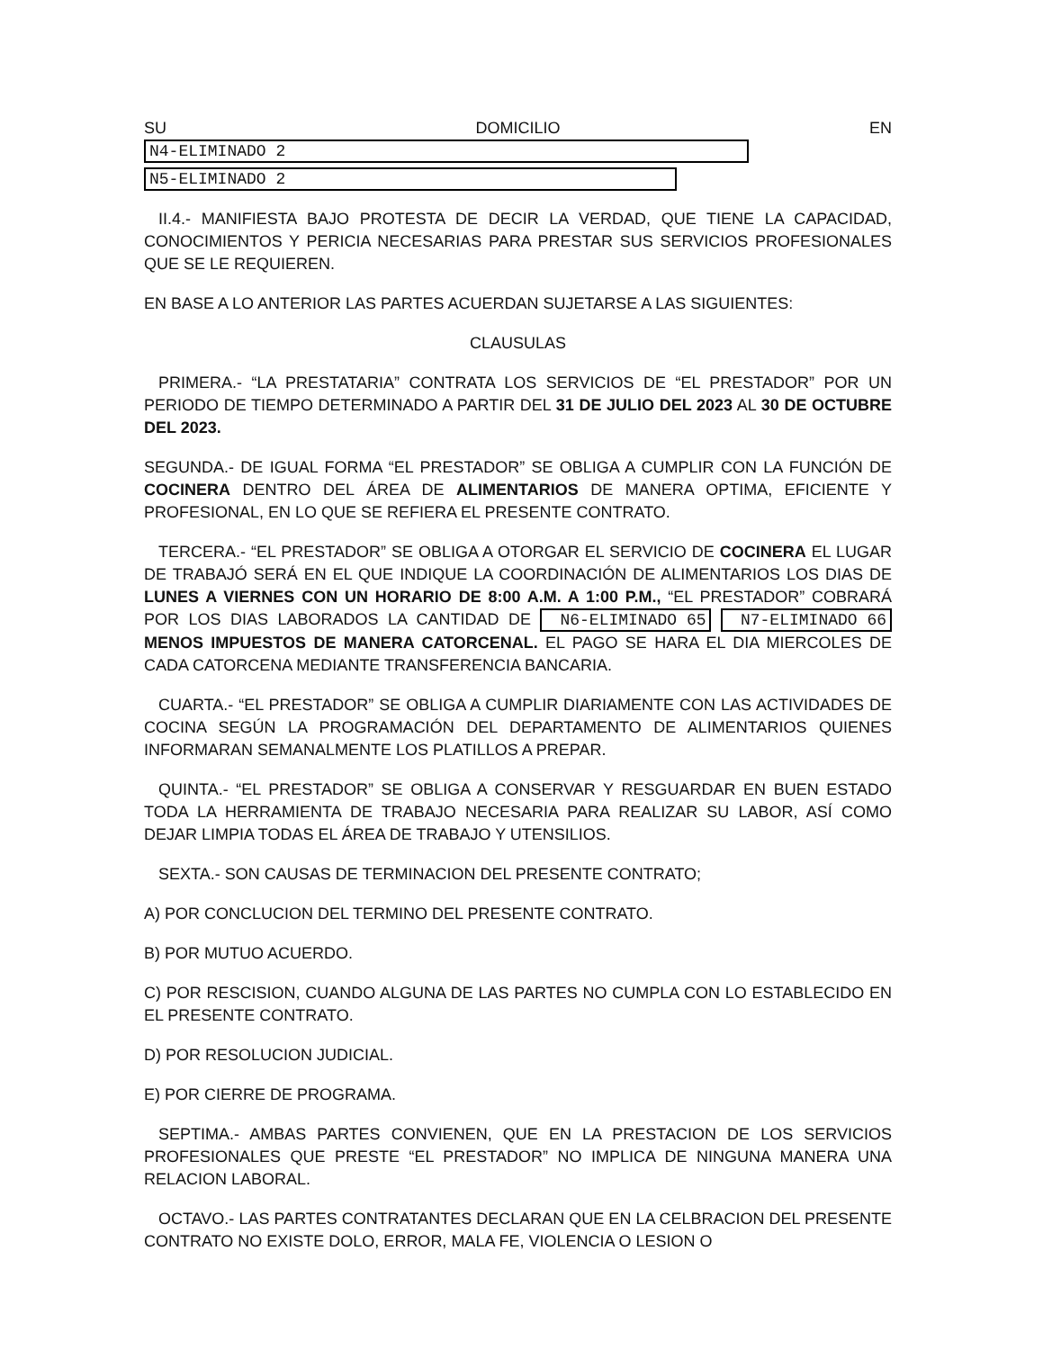SU DOMICILIO EN N4-ELIMINADO 2
N5-ELIMINADO 2
II.4.- MANIFIESTA BAJO PROTESTA DE DECIR LA VERDAD, QUE TIENE LA CAPACIDAD, CONOCIMIENTOS Y PERICIA NECESARIAS PARA PRESTAR SUS SERVICIOS PROFESIONALES QUE SE LE REQUIEREN.
EN BASE A LO ANTERIOR LAS PARTES ACUERDAN SUJETARSE A LAS SIGUIENTES:
CLAUSULAS
PRIMERA.- “LA PRESTATARIA” CONTRATA LOS SERVICIOS DE “EL PRESTADOR” POR UN PERIODO DE TIEMPO DETERMINADO A PARTIR DEL 31 DE JULIO DEL 2023 AL 30 DE OCTUBRE DEL 2023.
SEGUNDA.- DE IGUAL FORMA “EL PRESTADOR” SE OBLIGA A CUMPLIR CON LA FUNCIÓN DE COCINERA DENTRO DEL ÁREA DE ALIMENTARIOS DE MANERA OPTIMA, EFICIENTE Y PROFESIONAL, EN LO QUE SE REFIERA EL PRESENTE CONTRATO.
TERCERA.- “EL PRESTADOR” SE OBLIGA A OTORGAR EL SERVICIO DE COCINERA EL LUGAR DE TRABAJÓ SERÁ EN EL QUE INDIQUE LA COORDINACIÓN DE ALIMENTARIOS LOS DIAS DE LUNES A VIERNES CON UN HORARIO DE 8:00 A.M. A 1:00 P.M., “EL PRESTADOR” COBRARÁ POR LOS DIAS LABORADOS LA CANTIDAD DE N6-ELIMINADO 65 N7-ELIMINADO 66 MENOS IMPUESTOS DE MANERA CATORCENAL. EL PAGO SE HARA EL DIA MIERCOLES DE CADA CATORCENA MEDIANTE TRANSFERENCIA BANCARIA.
CUARTA.- “EL PRESTADOR” SE OBLIGA A CUMPLIR DIARIAMENTE CON LAS ACTIVIDADES DE COCINA SEGÚN LA PROGRAMACIÓN DEL DEPARTAMENTO DE ALIMENTARIOS QUIENES INFORMARAN SEMANALMENTE LOS PLATILLOS A PREPAR.
QUINTA.- “EL PRESTADOR” SE OBLIGA A CONSERVAR Y RESGUARDAR EN BUEN ESTADO TODA LA HERRAMIENTA DE TRABAJO NECESARIA PARA REALIZAR SU LABOR, ASÍ COMO DEJAR LIMPIA TODAS EL ÁREA DE TRABAJO Y UTENSILIOS.
SEXTA.- SON CAUSAS DE TERMINACION DEL PRESENTE CONTRATO;
A) POR CONCLUCION DEL TERMINO DEL PRESENTE CONTRATO.
B) POR MUTUO ACUERDO.
C) POR RESCISION, CUANDO ALGUNA DE LAS PARTES NO CUMPLA CON LO ESTABLECIDO EN EL PRESENTE CONTRATO.
D) POR RESOLUCION JUDICIAL.
E) POR CIERRE DE PROGRAMA.
SEPTIMA.- AMBAS PARTES CONVIENEN, QUE EN LA PRESTACION DE LOS SERVICIOS PROFESIONALES QUE PRESTE “EL PRESTADOR” NO IMPLICA DE NINGUNA MANERA UNA RELACION LABORAL.
OCTAVO.- LAS PARTES CONTRATANTES DECLARAN QUE EN LA CELBRACION DEL PRESENTE CONTRATO NO EXISTE DOLO, ERROR, MALA FE, VIOLENCIA O LESION O